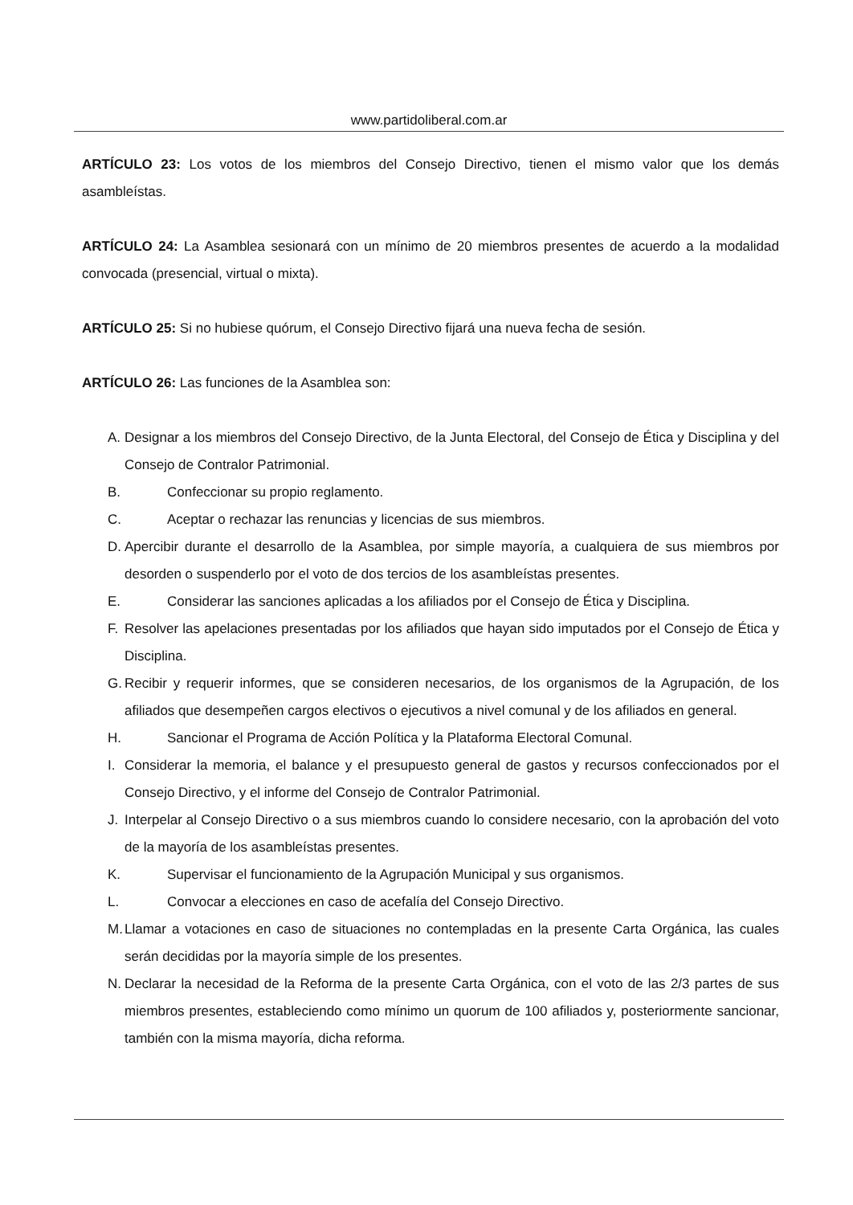www.partidoliberal.com.ar
ARTÍCULO 23: Los votos de los miembros del Consejo Directivo, tienen el mismo valor que los demás asambleístas.
ARTÍCULO 24: La Asamblea sesionará con un mínimo de 20 miembros presentes de acuerdo a la modalidad convocada (presencial, virtual o mixta).
ARTÍCULO 25: Si no hubiese quórum, el Consejo Directivo fijará una nueva fecha de sesión.
ARTÍCULO 26: Las funciones de la Asamblea son:
A. Designar a los miembros del Consejo Directivo, de la Junta Electoral, del Consejo de Ética y Disciplina y del Consejo de Contralor Patrimonial.
B. Confeccionar su propio reglamento.
C. Aceptar o rechazar las renuncias y licencias de sus miembros.
D. Apercibir durante el desarrollo de la Asamblea, por simple mayoría, a cualquiera de sus miembros por desorden o suspenderlo por el voto de dos tercios de los asambleístas presentes.
E. Considerar las sanciones aplicadas a los afiliados por el Consejo de Ética y Disciplina.
F. Resolver las apelaciones presentadas por los afiliados que hayan sido imputados por el Consejo de Ética y Disciplina.
G. Recibir y requerir informes, que se consideren necesarios, de los organismos de la Agrupación, de los afiliados que desempeñen cargos electivos o ejecutivos a nivel comunal y de los afiliados en general.
H. Sancionar el Programa de Acción Política y la Plataforma Electoral Comunal.
I. Considerar la memoria, el balance y el presupuesto general de gastos y recursos confeccionados por el Consejo Directivo, y el informe del Consejo de Contralor Patrimonial.
J. Interpelar al Consejo Directivo o a sus miembros cuando lo considere necesario, con la aprobación del voto de la mayoría de los asambleístas presentes.
K. Supervisar el funcionamiento de la Agrupación Municipal y sus organismos.
L. Convocar a elecciones en caso de acefalía del Consejo Directivo.
M. Llamar a votaciones en caso de situaciones no contempladas en la presente Carta Orgánica, las cuales serán decididas por la mayoría simple de los presentes.
N. Declarar la necesidad de la Reforma de la presente Carta Orgánica, con el voto de las 2/3 partes de sus miembros presentes, estableciendo como mínimo un quorum de 100 afiliados y, posteriormente sancionar, también con la misma mayoría, dicha reforma.